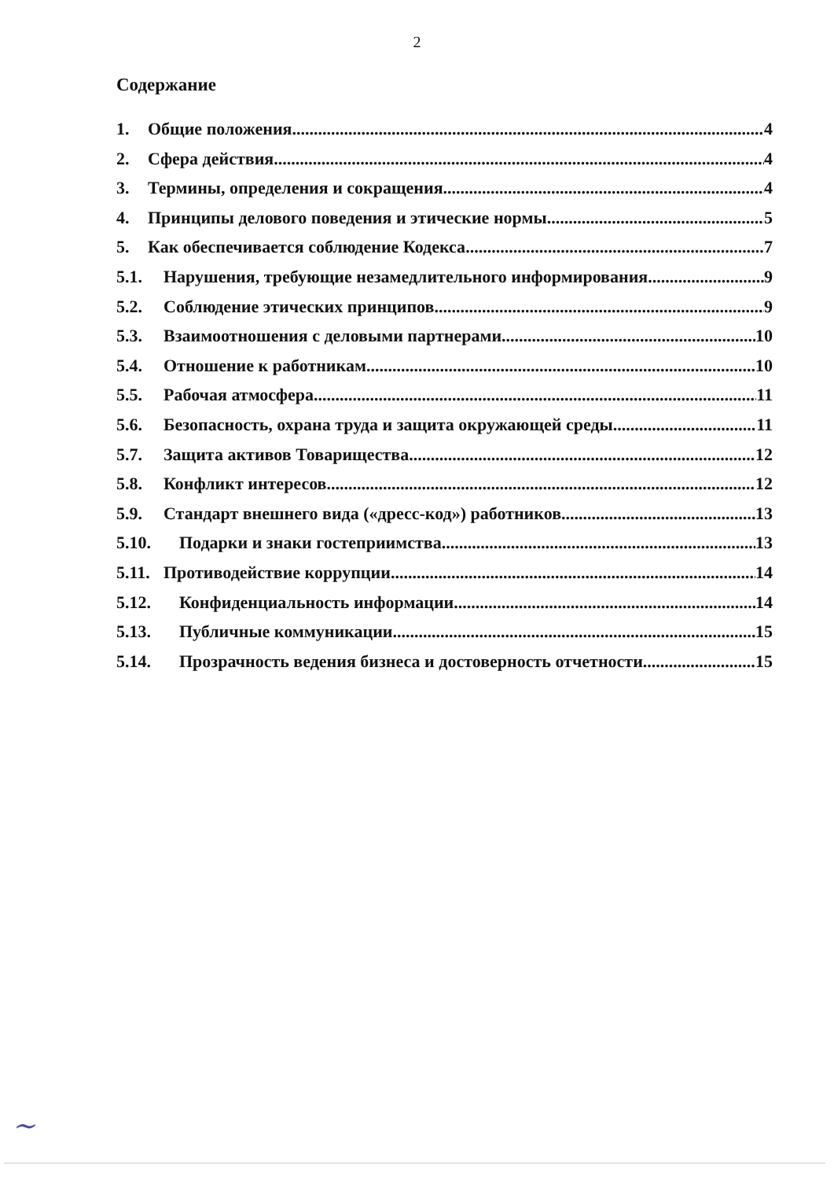2
Содержание
1. Общие положения 4
2. Сфера действия 4
3. Термины, определения и сокращения 4
4. Принципы делового поведения и этические нормы 5
5. Как обеспечивается соблюдение Кодекса 7
5.1. Нарушения, требующие незамедлительного информирования 9
5.2. Соблюдение этических принципов 9
5.3. Взаимоотношения с деловыми партнерами 10
5.4. Отношение к работникам 10
5.5. Рабочая атмосфера 11
5.6. Безопасность, охрана труда и защита окружающей среды 11
5.7. Защита активов Товарищества 12
5.8. Конфликт интересов 12
5.9. Стандарт внешнего вида («дресс-код») работников 13
5.10. Подарки и знаки гостеприимства 13
5.11. Противодействие коррупции 14
5.12. Конфиденциальность информации 14
5.13. Публичные коммуникации 15
5.14. Прозрачность ведения бизнеса и достоверность отчетности 15
~